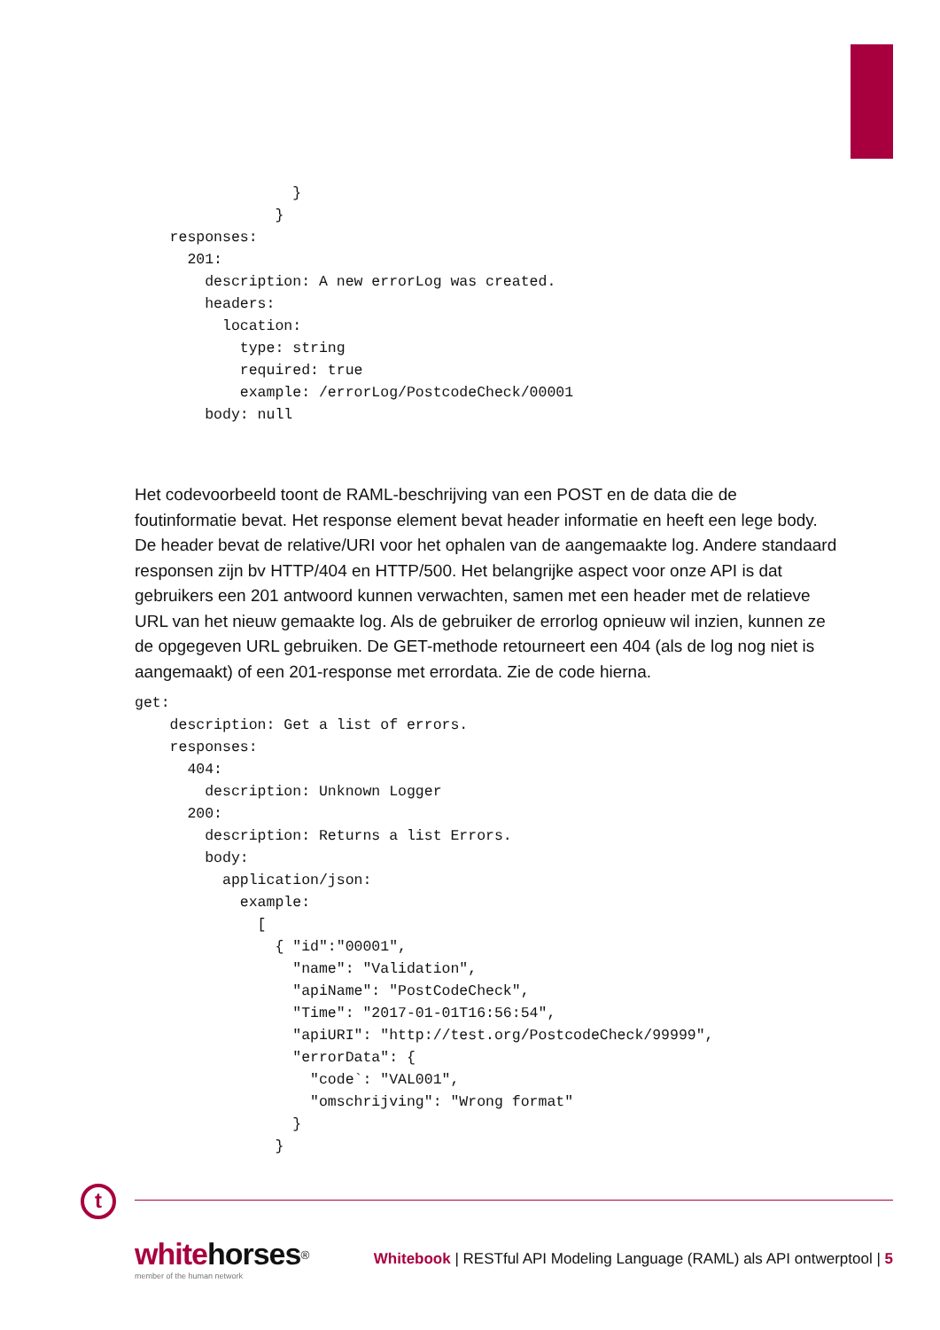}
                }
    responses:
      201:
        description: A new errorLog was created.
        headers:
          location:
            type: string
            required: true
            example: /errorLog/PostcodeCheck/00001
        body: null
Het codevoorbeeld toont de RAML-beschrijving van een POST en de data die de foutinformatie bevat. Het response element bevat header informatie en heeft een lege body. De header bevat de relative/URI voor het ophalen van de aangemaakte log. Andere standaard responsen zijn bv HTTP/404 en HTTP/500. Het belangrijke aspect voor onze API is dat gebruikers een 201 antwoord kunnen verwachten, samen met een header met de relatieve URL van het nieuw gemaakte log. Als de gebruiker de errorlog opnieuw wil inzien, kunnen ze de opgegeven URL gebruiken. De GET-methode retourneert een 404 (als de log nog niet is aangemaakt) of een 201-response met errordata. Zie de code hierna.
get:
    description: Get a list of errors.
    responses:
      404:
        description: Unknown Logger
      200:
        description: Returns a list Errors.
        body:
          application/json:
            example:
              [
                { "id":"00001",
                  "name": "Validation",
                  "apiName": "PostCodeCheck",
                  "Time": "2017-01-01T16:56:54",
                  "apiURI": "http://test.org/PostcodeCheck/99999",
                  "errorData": {
                    "code`: "VAL001",
                    "omschrijving": "Wrong format"
                  }
                }
t
whitehorses<sup>®</sup>
member of the human network
Whitebook | RESTful API Modeling Language (RAML) als API ontwerptool | 5